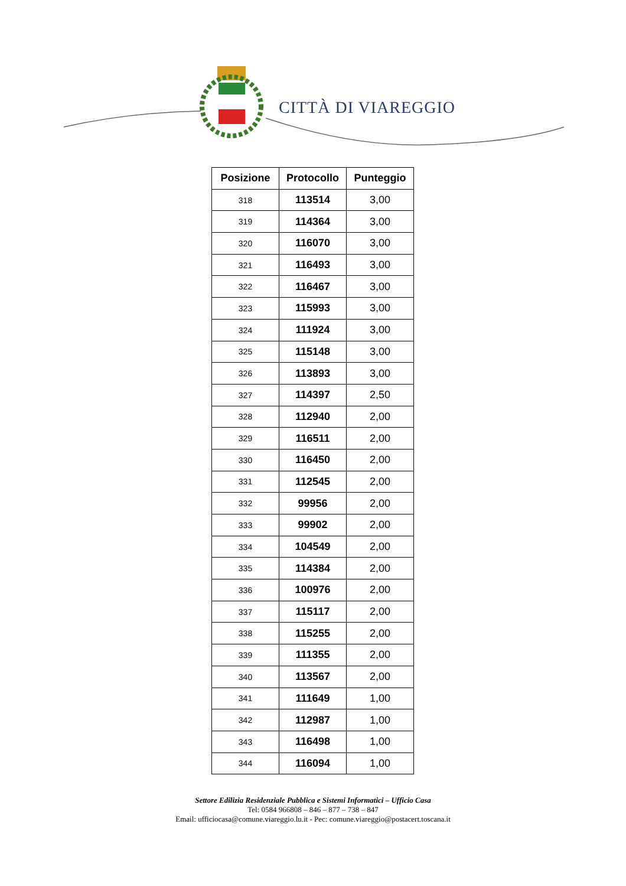CITTÀ DI VIAREGGIO
| Posizione | Protocollo | Punteggio |
| --- | --- | --- |
| 318 | 113514 | 3,00 |
| 319 | 114364 | 3,00 |
| 320 | 116070 | 3,00 |
| 321 | 116493 | 3,00 |
| 322 | 116467 | 3,00 |
| 323 | 115993 | 3,00 |
| 324 | 111924 | 3,00 |
| 325 | 115148 | 3,00 |
| 326 | 113893 | 3,00 |
| 327 | 114397 | 2,50 |
| 328 | 112940 | 2,00 |
| 329 | 116511 | 2,00 |
| 330 | 116450 | 2,00 |
| 331 | 112545 | 2,00 |
| 332 | 99956 | 2,00 |
| 333 | 99902 | 2,00 |
| 334 | 104549 | 2,00 |
| 335 | 114384 | 2,00 |
| 336 | 100976 | 2,00 |
| 337 | 115117 | 2,00 |
| 338 | 115255 | 2,00 |
| 339 | 111355 | 2,00 |
| 340 | 113567 | 2,00 |
| 341 | 111649 | 1,00 |
| 342 | 112987 | 1,00 |
| 343 | 116498 | 1,00 |
| 344 | 116094 | 1,00 |
Settore Edilizia Residenziale Pubblica e Sistemi Informatici – Ufficio Casa
Tel: 0584 966808 – 846 – 877 – 738 – 847
Email: ufficiocasa@comune.viareggio.lu.it - Pec: comune.viareggio@postacert.toscana.it